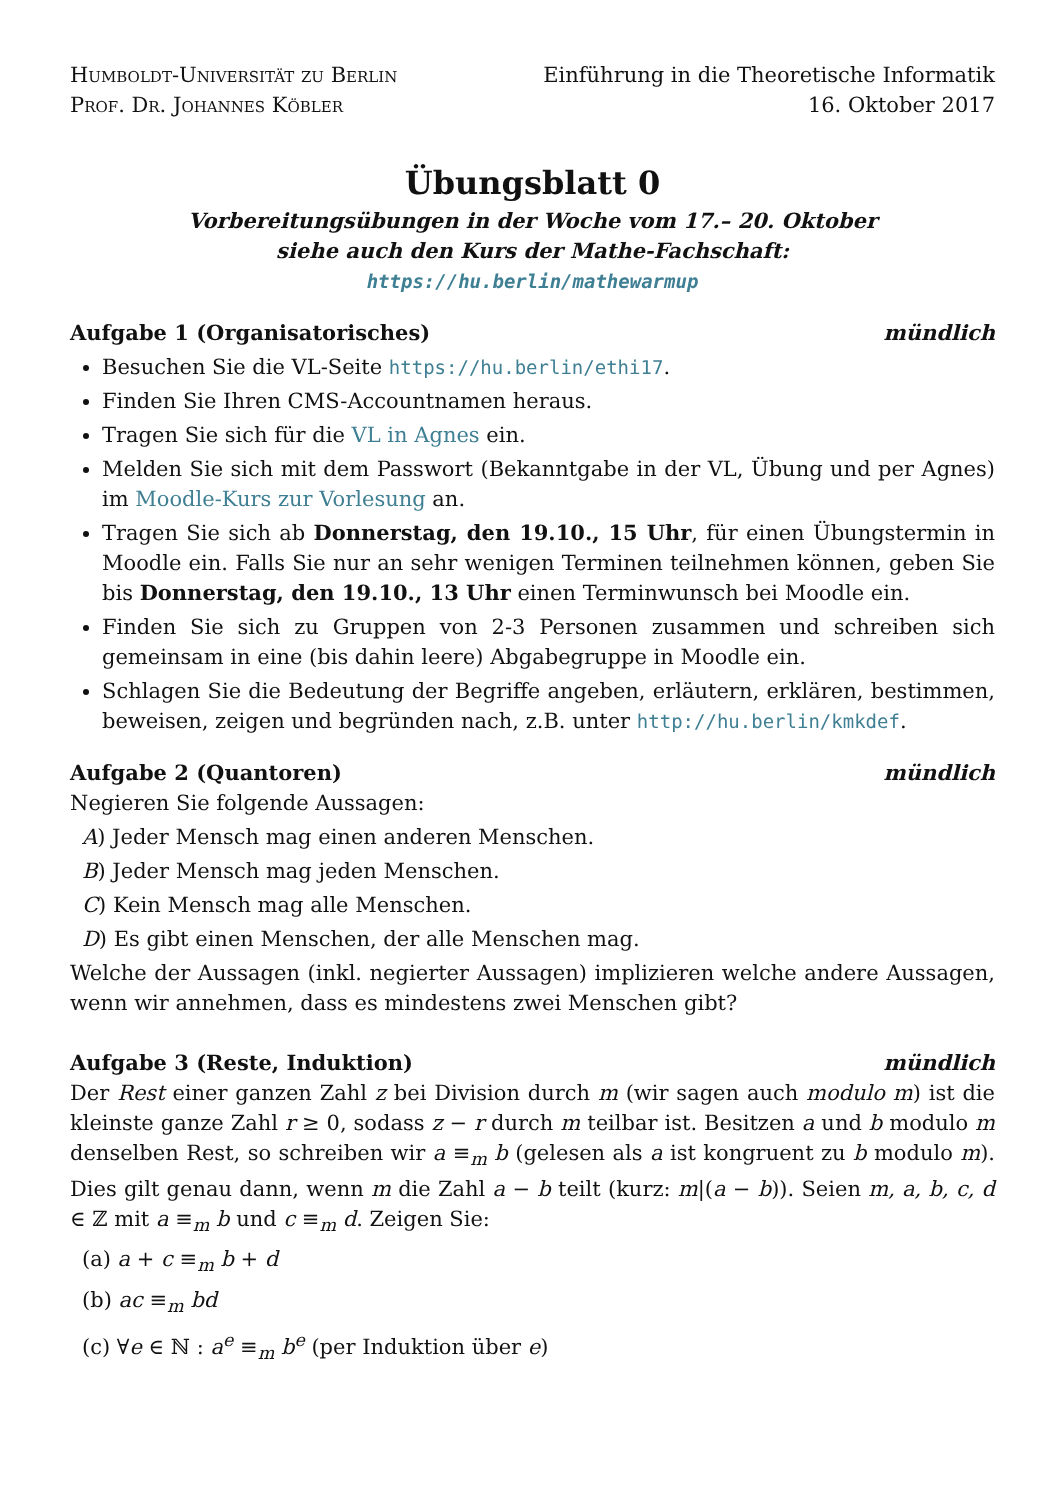Humboldt-Universität zu Berlin
Prof. Dr. Johannes Köbler
Einführung in die Theoretische Informatik
16. Oktober 2017
Übungsblatt 0
Vorbereitungsübungen in der Woche vom 17.– 20. Oktober
siehe auch den Kurs der Mathe-Fachschaft:
https://hu.berlin/mathewarmup
Aufgabe 1 (Organisatorisches) mündlich
Besuchen Sie die VL-Seite https://hu.berlin/ethi17.
Finden Sie Ihren CMS-Accountnamen heraus.
Tragen Sie sich für die VL in Agnes ein.
Melden Sie sich mit dem Passwort (Bekanntgabe in der VL, Übung und per Agnes) im Moodle-Kurs zur Vorlesung an.
Tragen Sie sich ab Donnerstag, den 19.10., 15 Uhr, für einen Übungstermin in Moodle ein. Falls Sie nur an sehr wenigen Terminen teilnehmen können, geben Sie bis Donnerstag, den 19.10., 13 Uhr einen Terminwunsch bei Moodle ein.
Finden Sie sich zu Gruppen von 2-3 Personen zusammen und schreiben sich gemeinsam in eine (bis dahin leere) Abgabegruppe in Moodle ein.
Schlagen Sie die Bedeutung der Begriffe angeben, erläutern, erklären, bestimmen, beweisen, zeigen und begründen nach, z.B. unter http://hu.berlin/kmkdef.
Aufgabe 2 (Quantoren) mündlich
Negieren Sie folgende Aussagen:
A) Jeder Mensch mag einen anderen Menschen.
B) Jeder Mensch mag jeden Menschen.
C) Kein Mensch mag alle Menschen.
D) Es gibt einen Menschen, der alle Menschen mag.
Welche der Aussagen (inkl. negierter Aussagen) implizieren welche andere Aussagen, wenn wir annehmen, dass es mindestens zwei Menschen gibt?
Aufgabe 3 (Reste, Induktion) mündlich
Der Rest einer ganzen Zahl z bei Division durch m (wir sagen auch modulo m) ist die kleinste ganze Zahl r ≥ 0, sodass z − r durch m teilbar ist. Besitzen a und b modulo m denselben Rest, so schreiben wir a ≡<sub>m</sub> b (gelesen als a ist kongruent zu b modulo m). Dies gilt genau dann, wenn m die Zahl a − b teilt (kurz: m|(a − b)). Seien m, a, b, c, d ∈ ℤ mit a ≡<sub>m</sub> b und c ≡<sub>m</sub> d. Zeigen Sie:
(a) a + c ≡<sub>m</sub> b + d
(b) ac ≡<sub>m</sub> bd
(c) ∀e ∈ ℕ : a<sup>e</sup> ≡<sub>m</sub> b<sup>e</sup> (per Induktion über e)